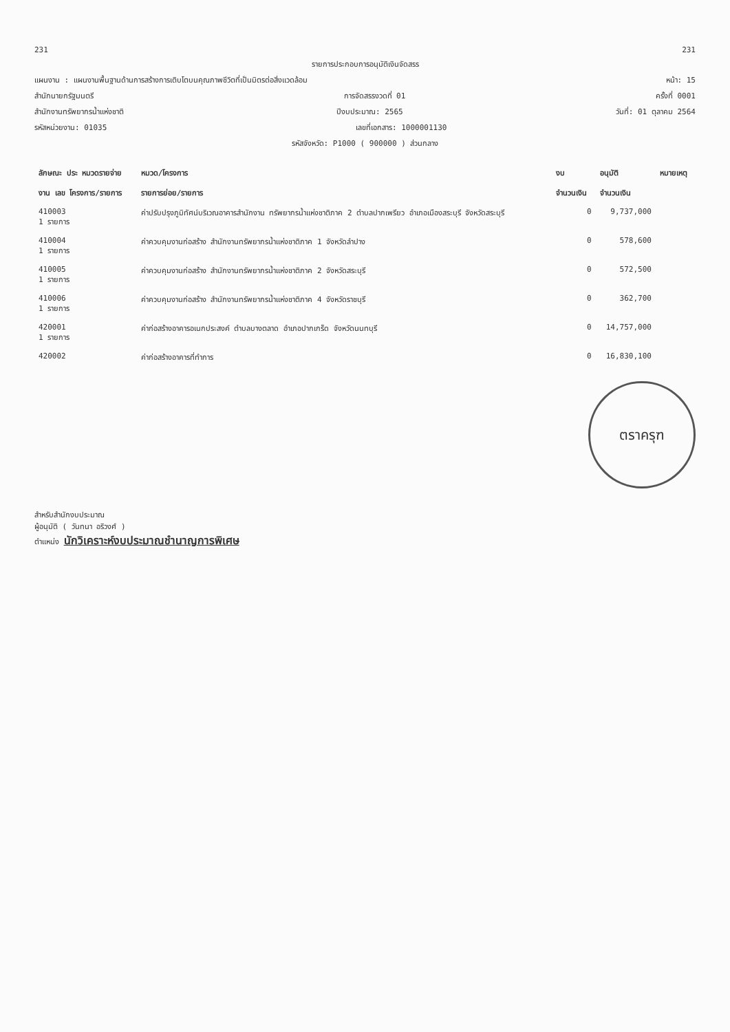231 231
รายการประกอบการอนุมัติเงินจัดสรร
แผนงาน : แผนงานพื้นฐานด้านการสร้างการเติบโตบนคุณภาพชีวิตที่เป็นมิตรต่อสิ่งแวดล้อม หน้า: 15
สำนักนายกรัฐมนตรี การจัดสรรงวดที่ 01 ครั้งที่ 0001
สำนักงานทรัพยากรน้ำแห่งชาติ ปีงบประมาณ: 2565 วันที่: 01 ตุลาคม 2564
รหัสหน่วยงาน: 01035 เลขที่เอกสาร: 1000001130
รหัสจังหวัด: P1000 ( 900000 ) ส่วนกลาง
| ลักษณะ ประ หมวดรายจ่าย | หมวด/โครงการ | งบ | อนุมัติ | หมายเหตุ |
| --- | --- | --- | --- | --- |
| งาน เลข โครงการ/รายการ | รายการย่อย/รายการ | จำนวนเงิน | จำนวนเงิน | |
| 410003 1 รายการ | ค่าปรับปรุงภูมิทัศน์บริเวณอาคารสำนักงาน ทรัพยากรน้ำแห่งชาติภาค 2 ตำบลปากเพรียว อำเภอเมืองสระบุรี จังหวัดสระบุรี | 0 | 9,737,000 | |
| 410004 1 รายการ | ค่าควบคุมงานก่อสร้าง สำนักงานทรัพยากรน้ำแห่งชาติภาค 1 จังหวัดลำปาง | 0 | 578,600 | |
| 410005 1 รายการ | ค่าควบคุมงานก่อสร้าง สำนักงานทรัพยากรน้ำแห่งชาติภาค 2 จังหวัดสระบุรี | 0 | 572,500 | |
| 410006 1 รายการ | ค่าควบคุมงานก่อสร้าง สำนักงานทรัพยากรน้ำแห่งชาติภาค 4 จังหวัดราชบุรี | 0 | 362,700 | |
| 420001 1 รายการ | ค่าก่อสร้างอาคารอเนกประสงค์ ตำบลบางตลาด อำเภอปากเกร็ด จังหวัดนนทบุรี | 0 | 14,757,000 | |
| 420002 | ค่าก่อสร้างอาคารที่ทำการ | 0 | 16,830,100 | |
ตราครุฑ
สำหรับสำนักงบประมาณ
ผู้อนุมัติ ( วันทนา อริวงศ์ )
ตำแหน่ง นักวิเคราะห์งบประมาณชำนาญการพิเศษ